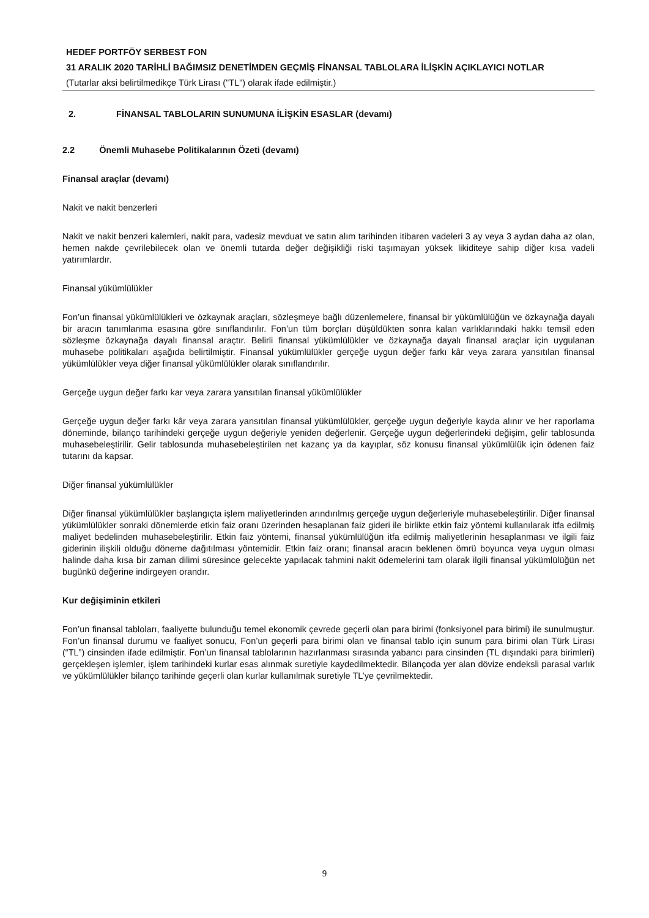HEDEF PORTFÖY SERBEST FON
31 ARALIK 2020 TARİHLİ BAĞIMSIZ DENETİMDEN GEÇMİŞ FİNANSAL TABLOLARA İLİŞKİN AÇIKLAYICI NOTLAR
(Tutarlar aksi belirtilmedikçe Türk Lirası ("TL") olarak ifade edilmiştir.)
2. FİNANSAL TABLOLARIN SUNUMUNA İLİŞKİN ESASLAR (devamı)
2.2 Önemli Muhasebe Politikalarının Özeti (devamı)
Finansal araçlar (devamı)
Nakit ve nakit benzerleri
Nakit ve nakit benzeri kalemleri, nakit para, vadesiz mevduat ve satın alım tarihinden itibaren vadeleri 3 ay veya 3 aydan daha az olan, hemen nakde çevrilebilecek olan ve önemli tutarda değer değişikliği riski taşımayan yüksek likiditeye sahip diğer kısa vadeli yatırımlardır.
Finansal yükümlülükler
Fon’un finansal yükümlülükleri ve özkaynak araçları, sözleşmeye bağlı düzenlemelere, finansal bir yükümlülüğün ve özkaynağa dayalı bir aracın tanımlanma esasına göre sınıflandırılır. Fon’un tüm borçları düşüldükten sonra kalan varlıklarındaki hakkı temsil eden sözleşme özkaynağa dayalı finansal araçtır. Belirli finansal yükümlülükler ve özkaynağa dayalı finansal araçlar için uygulanan muhasebe politikaları aşağıda belirtilmiştir. Finansal yükümlülükler gerçeğe uygun değer farkı kâr veya zarara yansıtılan finansal yükümlülükler veya diğer finansal yükümlülükler olarak sınıflandırılır.
Gerçeğe uygun değer farkı kar veya zarara yansıtılan finansal yükümlülükler
Gerçeğe uygun değer farkı kâr veya zarara yansıtılan finansal yükümlülükler, gerçeğe uygun değeriyle kayda alınır ve her raporlama döneminde, bilanço tarihindeki gerçeğe uygun değeriyle yeniden değerlenir. Gerçeğe uygun değerlerindeki değişim, gelir tablosunda muhasebeleştirilir. Gelir tablosunda muhasebeleştirilen net kazanç ya da kayıplar, söz konusu finansal yükümlülük için ödenen faiz tutarını da kapsar.
Diğer finansal yükümlülükler
Diğer finansal yükümlülükler başlangıçta işlem maliyetlerinden arındırılmış gerçeğe uygun değerleriyle muhasebeleştirilir. Diğer finansal yükümlülükler sonraki dönemlerde etkin faiz oranı üzerinden hesaplanan faiz gideri ile birlikte etkin faiz yöntemi kullanılarak itfa edilmiş maliyet bedelinden muhasebeleştirilir. Etkin faiz yöntemi, finansal yükümlülüğün itfa edilmiş maliyetlerinin hesaplanması ve ilgili faiz giderinin ilişkili olduğu döneme dağıtılması yöntemidir. Etkin faiz oranı; finansal aracın beklenen ömrü boyunca veya uygun olması halinde daha kısa bir zaman dilimi süresince gelecekte yapılacak tahmini nakit ödemelerini tam olarak ilgili finansal yükümlülüğün net bugünkü değerine indirgeyen orandır.
Kur değişiminin etkileri
Fon’un finansal tabloları, faaliyette bulunduğu temel ekonomik çevrede geçerli olan para birimi (fonksiyonel para birimi) ile sunulmuştur. Fon’un finansal durumu ve faaliyet sonucu, Fon’un geçerli para birimi olan ve finansal tablo için sunum para birimi olan Türk Lirası (“TL”) cinsinden ifade edilmiştir. Fon’un finansal tablolarının hazırlanması sırasında yabancı para cinsinden (TL dışındaki para birimleri) gerçekleşen işlemler, işlem tarihindeki kurlar esas alınmak suretiyle kaydedilmektedir. Bilançoda yer alan dövize endeksli parasal varlık ve yükümlülükler bilanço tarihinde geçerli olan kurlar kullanılmak suretiyle TL’ye çevrilmektedir.
9